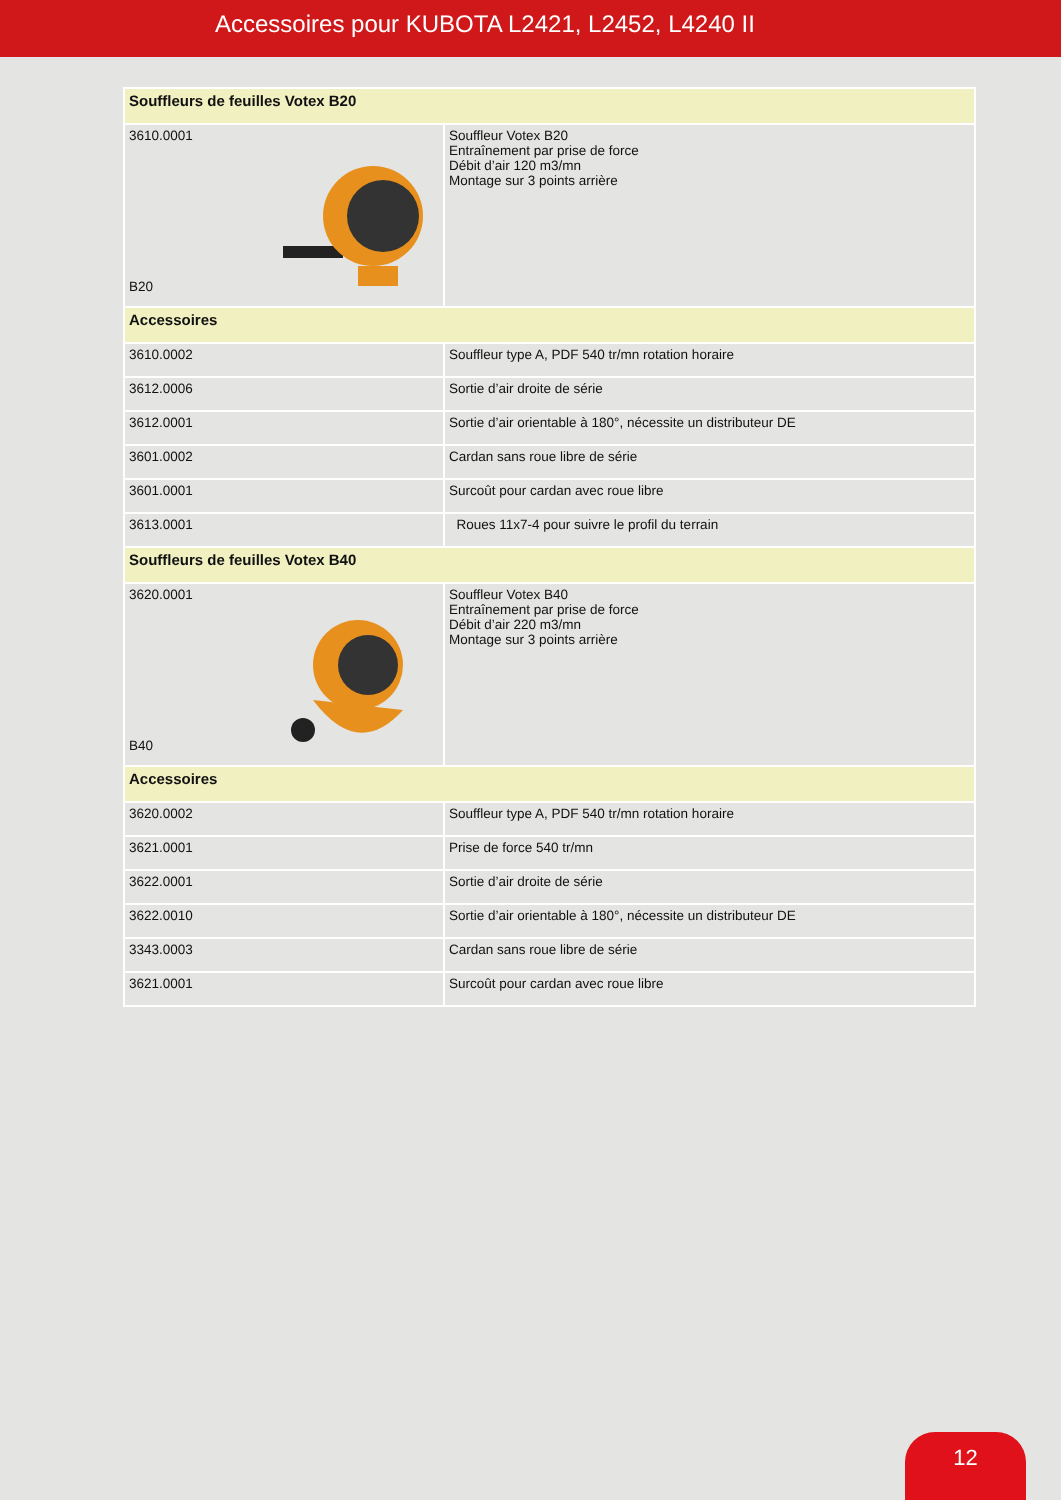Accessoires pour KUBOTA L2421, L2452, L4240 II
| Souffleurs de feuilles Votex B20 | |
| --- | --- |
| 3610.0001 B20 | Souffleur Votex B20 Entraînement par prise de force Débit d’air 120 m3/mn Montage sur 3 points arrière |
| Accessoires | |
| 3610.0002 | Souffleur type A, PDF 540 tr/mn rotation horaire |
| 3612.0006 | Sortie d’air droite de série |
| 3612.0001 | Sortie d’air orientable à 180°, nécessite un distributeur DE |
| 3601.0002 | Cardan sans roue libre de série |
| 3601.0001 | Surcoût pour cardan avec roue libre |
| 3613.0001 | Roues 11x7-4 pour suivre le profil du terrain |
| Souffleurs de feuilles Votex B40 | |
| 3620.0001 B40 | Souffleur Votex B40 Entraînement par prise de force Débit d’air 220 m3/mn Montage sur 3 points arrière |
| Accessoires | |
| 3620.0002 | Souffleur type A, PDF 540 tr/mn rotation horaire |
| 3621.0001 | Prise de force 540 tr/mn |
| 3622.0001 | Sortie d’air droite de série |
| 3622.0010 | Sortie d’air orientable à 180°, nécessite un distributeur DE |
| 3343.0003 | Cardan sans roue libre de série |
| 3621.0001 | Surcoût pour cardan avec roue libre |
12